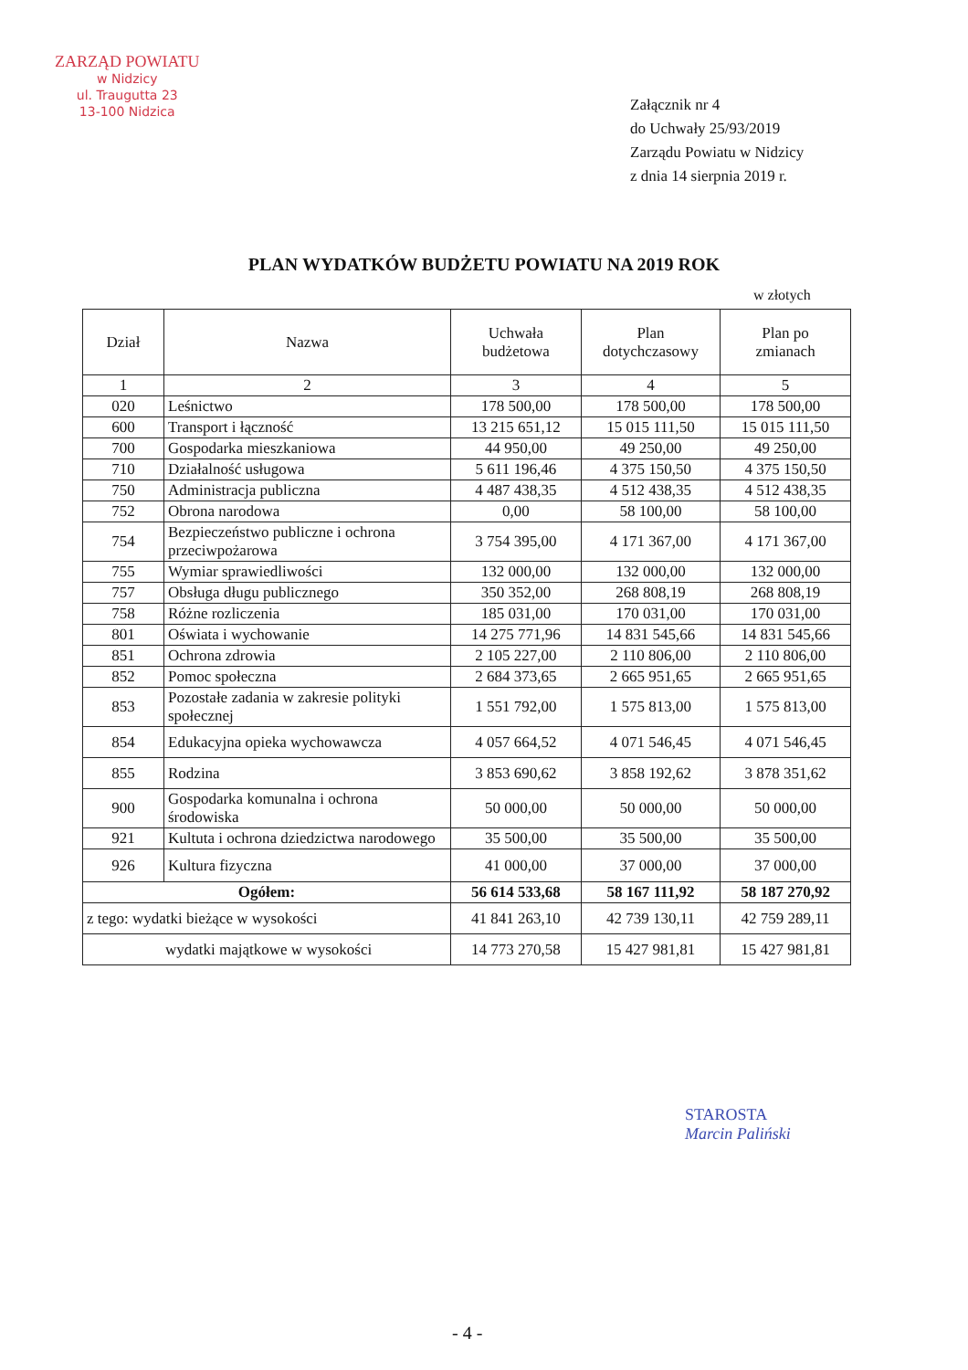ZARZĄD POWIATU
w Nidzicy
ul. Traugutta 23
13-100 Nidzica
Załącznik nr 4
do Uchwały 25/93/2019
Zarządu Powiatu w Nidzicy
z dnia 14 sierpnia 2019 r.
PLAN WYDATKÓW BUDŻETU POWIATU NA 2019 ROK
w złotych
| Dział | Nazwa | Uchwała budżetowa | Plan dotychczasowy | Plan po zmianach |
| --- | --- | --- | --- | --- |
| 1 | 2 | 3 | 4 | 5 |
| 020 | Leśnictwo | 178 500,00 | 178 500,00 | 178 500,00 |
| 600 | Transport i łączność | 13 215 651,12 | 15 015 111,50 | 15 015 111,50 |
| 700 | Gospodarka mieszkaniowa | 44 950,00 | 49 250,00 | 49 250,00 |
| 710 | Działalność usługowa | 5 611 196,46 | 4 375 150,50 | 4 375 150,50 |
| 750 | Administracja publiczna | 4 487 438,35 | 4 512 438,35 | 4 512 438,35 |
| 752 | Obrona narodowa | 0,00 | 58 100,00 | 58 100,00 |
| 754 | Bezpieczeństwo publiczne i ochrona przeciwpożarowa | 3 754 395,00 | 4 171 367,00 | 4 171 367,00 |
| 755 | Wymiar sprawiedliwości | 132 000,00 | 132 000,00 | 132 000,00 |
| 757 | Obsługa długu publicznego | 350 352,00 | 268 808,19 | 268 808,19 |
| 758 | Różne rozliczenia | 185 031,00 | 170 031,00 | 170 031,00 |
| 801 | Oświata i wychowanie | 14 275 771,96 | 14 831 545,66 | 14 831 545,66 |
| 851 | Ochrona zdrowia | 2 105 227,00 | 2 110 806,00 | 2 110 806,00 |
| 852 | Pomoc społeczna | 2 684 373,65 | 2 665 951,65 | 2 665 951,65 |
| 853 | Pozostałe zadania w zakresie polityki społecznej | 1 551 792,00 | 1 575 813,00 | 1 575 813,00 |
| 854 | Edukacyjna opieka wychowawcza | 4 057 664,52 | 4 071 546,45 | 4 071 546,45 |
| 855 | Rodzina | 3 853 690,62 | 3 858 192,62 | 3 878 351,62 |
| 900 | Gospodarka komunalna i ochrona środowiska | 50 000,00 | 50 000,00 | 50 000,00 |
| 921 | Kultuta i ochrona dziedzictwa narodowego | 35 500,00 | 35 500,00 | 35 500,00 |
| 926 | Kultura fizyczna | 41 000,00 | 37 000,00 | 37 000,00 |
| Ogółem: | | 56 614 533,68 | 58 167 111,92 | 58 187 270,92 |
| z tego: wydatki bieżące w wysokości | | 41 841 263,10 | 42 739 130,11 | 42 759 289,11 |
| wydatki majątkowe w wysokości | | 14 773 270,58 | 15 427 981,81 | 15 427 981,81 |
STAROSTA
Marcin Paliński
- 4 -